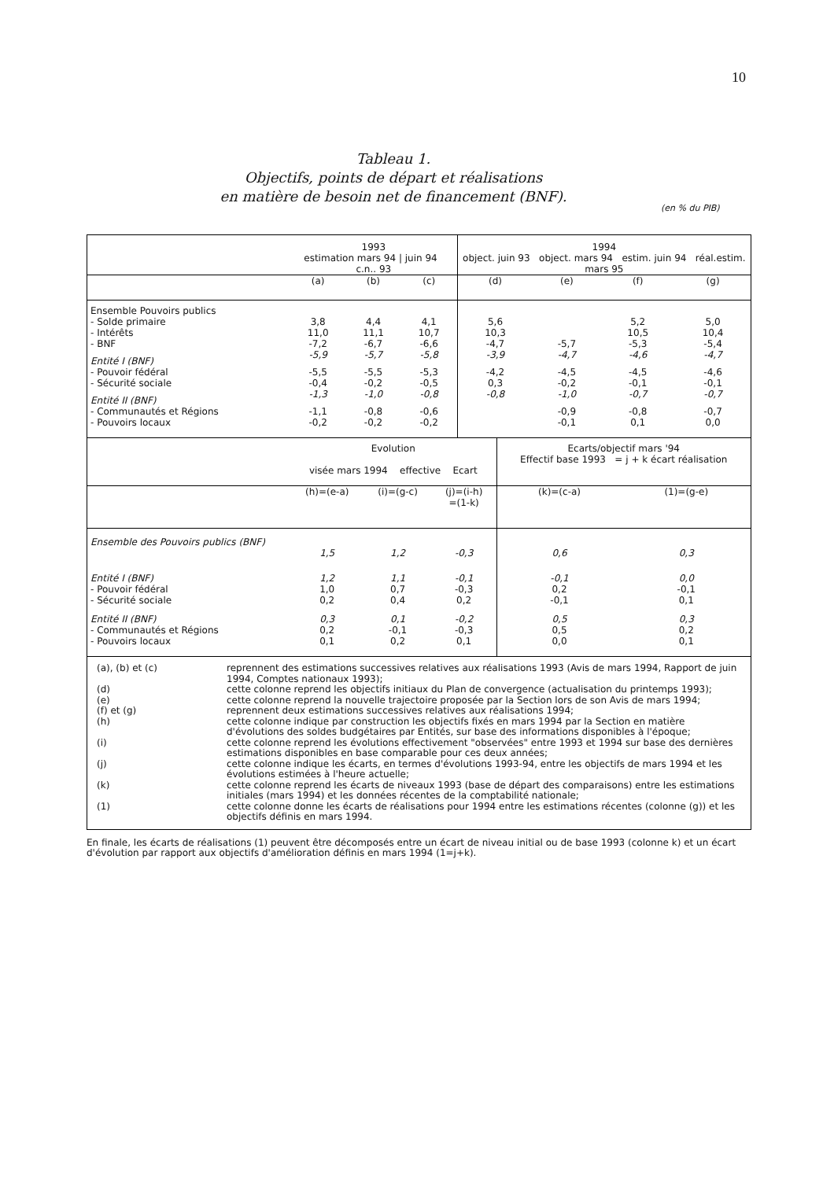10
Tableau 1.
Objectifs, points de départ et réalisations
en matière de besoin net de financement (BNF).
(en % du PIB)
| | 1993 estimation mars 94 / juin 94 c.n.. 93 | | | 1994 object. juin 93 object. mars 94 estim. juin 94 réal.estim. mars 95 | | | |
| --- | --- | --- | --- | --- | --- | --- | --- |
| | (a) | (b) | (c) | (d) | (e) | (f) | (g) |
| Ensemble Pouvoirs publics | | | | | | | |
| - Solde primaire | 3,8 | 4,4 | 4,1 | 5,6 | | 5,2 | 5,0 |
| - Intérêts | 11,0 | 11,1 | 10,7 | 10,3 | | 10,5 | 10,4 |
| - BNF | -7,2 | -6,7 | -6,6 | -4,7 | -5,7 | -5,3 | -5,4 |
| Entité I (BNF) | -5,9 | -5,7 | -5,8 | -3,9 | -4,7 | -4,6 | -4,7 |
| - Pouvoir fédéral | -5,5 | -5,5 | -5,3 | -4,2 | -4,5 | -4,5 | -4,6 |
| - Sécurité sociale | -0,4 | -0,2 | -0,5 | 0,3 | -0,2 | -0,1 | -0,1 |
| Entité II (BNF) | -1,3 | -1,0 | -0,8 | -0,8 | -1,0 | -0,7 | -0,7 |
| - Communautés et Régions | -1,1 | -0,8 | -0,6 | | -0,9 | -0,8 | -0,7 |
| - Pouvoirs locaux | -0,2 | -0,2 | -0,2 | | -0,1 | 0,1 | 0,0 |
| | Evolution visée mars 1994 effective Ecart | | | Ecarts/objectif mars '94 Effectif base 1993 = j + k écart réalisation | |
| --- | --- | --- | --- | --- | --- |
| | (h)=(e-a) | (i)=(g-c) | (j)=(i-h) =(1-k) | (k)=(c-a) | (1)=(g-e) |
| Ensemble des Pouvoirs publics (BNF) | 1,5 | 1,2 | -0,3 | 0,6 | 0,3 |
| Entité I (BNF) | 1,2 | 1,1 | -0,1 | -0,1 | 0,0 |
| - Pouvoir fédéral | 1,0 | 0,7 | -0,3 | 0,2 | -0,1 |
| - Sécurité sociale | 0,2 | 0,4 | 0,2 | -0,1 | 0,1 |
| Entité II (BNF) | 0,3 | 0,1 | -0,2 | 0,5 | 0,3 |
| - Communautés et Régions | 0,2 | -0,1 | -0,3 | 0,5 | 0,2 |
| - Pouvoirs locaux | 0,1 | 0,2 | 0,1 | 0,0 | 0,1 |
(a), (b) et (c) reprennent des estimations successives relatives aux réalisations 1993 (Avis de mars 1994, Rapport de juin 1994, Comptes nationaux 1993);
(d) cette colonne reprend les objectifs initiaux du Plan de convergence (actualisation du printemps 1993);
(e) cette colonne reprend la nouvelle trajectoire proposée par la Section lors de son Avis de mars 1994;
(f) et (g) reprennent deux estimations successives relatives aux réalisations 1994;
(h) cette colonne indique par construction les objectifs fixés en mars 1994 par la Section en matière d'évolutions des soldes budgétaires par Entités, sur base des informations disponibles à l'époque;
(i) cette colonne reprend les évolutions effectivement "observées" entre 1993 et 1994 sur base des dernières estimations disponibles en base comparable pour ces deux années;
(j) cette colonne indique les écarts, en termes d'évolutions 1993-94, entre les objectifs de mars 1994 et les évolutions estimées à l'heure actuelle;
(k) cette colonne reprend les écarts de niveaux 1993 (base de départ des comparaisons) entre les estimations initiales (mars 1994) et les données récentes de la comptabilité nationale;
(1) cette colonne donne les écarts de réalisations pour 1994 entre les estimations récentes (colonne (g)) et les objectifs définis en mars 1994.
En finale, les écarts de réalisations (1) peuvent être décomposés entre un écart de niveau initial ou de base 1993 (colonne k) et un écart d'évolution par rapport aux objectifs d'amélioration définis en mars 1994 (1=j+k).